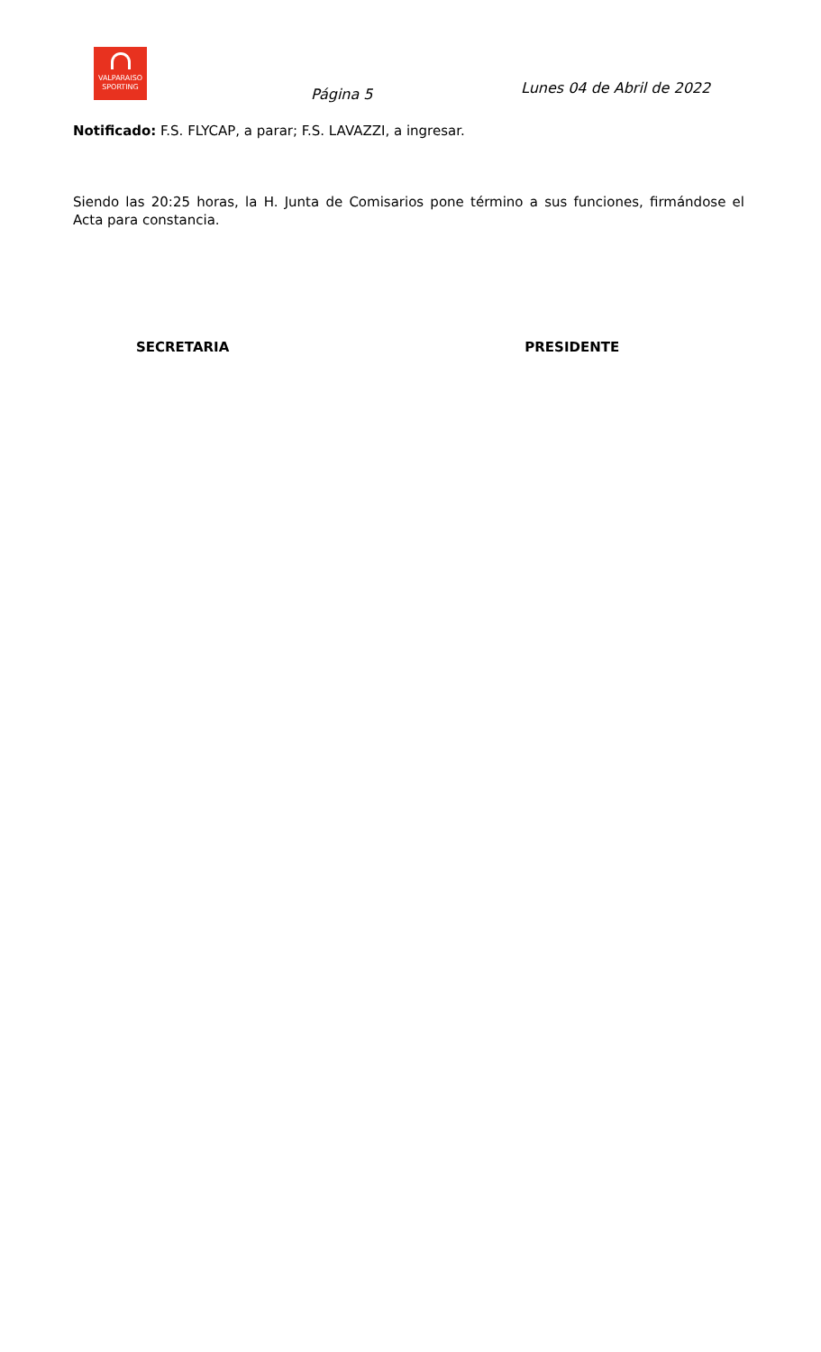VALPARAISO
SPORTING
Página 5 Lunes 04 de Abril de 2022
Notificado: F.S. FLYCAP, a parar; F.S. LAVAZZI, a ingresar.
Siendo las 20:25 horas, la H. Junta de Comisarios pone término a sus funciones, firmándose el Acta para constancia.
SECRETARIA PRESIDENTE